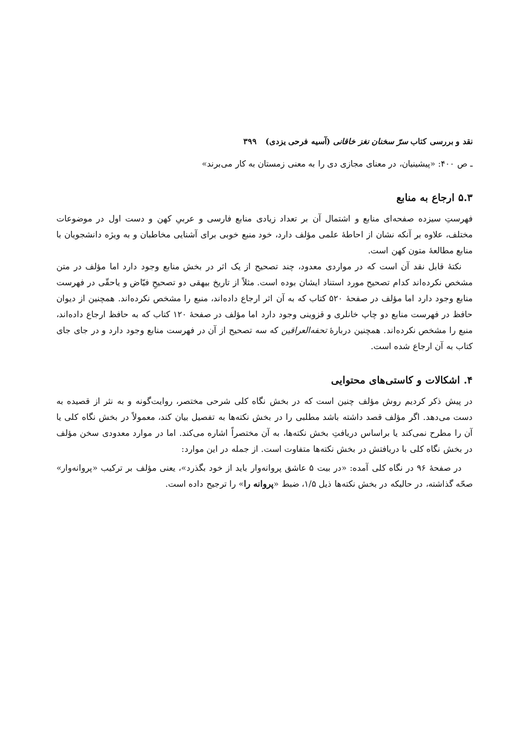نقد و بررسی کتاب سرّ سخنان نغز خاقانی (آسیه فرحی یزدی) ۳۹۹
ـ ص ۴۰۰: «پیشینیان، در معنای مجازی دی را به معنی زمستان به کار می‌برند»
۵.۳ ارجاع به منابع
فهرستِ سیزده صفحه‌ای منابع و اشتمال آن بر تعداد زیادی منابع فارسی و عربیِ کهن و دست اول در موضوعات مختلف، علاوه بر آنکه نشان از احاطهٔ علمی مؤلف دارد، خود منبع خوبی برای آشنایی مخاطبان و به ویژه دانشجویان با منابع مطالعهٔ متون کهن است.
نکتهٔ قابل نقد آن است که در مواردی معدود، چند تصحیح از یک اثر در بخش منابع وجود دارد اما مؤلف در متن مشخص نکرده‌اند کدام تصحیح مورد استناد ایشان بوده است. مثلاً از تاریخ بیهقی دو تصحیحِ فیّاض و یاحقّی در فهرست منابع وجود دارد اما مؤلف در صفحهٔ ۵۲۰ کتاب که به آن اثر ارجاع داده‌اند، منبع را مشخص نکرده‌اند. همچنین از دیوان حافظ در فهرست منابع دو چاپ خانلری و قزوینی وجود دارد اما مؤلف در صفحهٔ ۱۲۰ کتاب که به حافظ ارجاع داده‌اند، منبع را مشخص نکرده‌اند. همچنین دربارهٔ تحفه‌العراقین که سه تصحیح از آن در فهرست منابع وجود دارد و در جای جای کتاب به آن ارجاع شده است.
۴. اشکالات و کاستی‌های محتوایی
در پیش ذکر کردیم روش مؤلف چنین است که در بخش نگاه کلی شرحی مختصر، روایت‌گونه و به نثر از قصیده به دست می‌دهد. اگر مؤلف قصد داشته باشد مطلبی را در بخش نکته‌ها به تفصیل بیان کند، معمولاً در بخش نگاه کلی یا آن را مطرح نمی‌کند یا براساس دریافتِ بخش نکته‌ها، به آن مختصراً اشاره می‌کند. اما در موارد معدودی سخن مؤلف در بخش نگاه کلی با دریافتش در بخش نکته‌ها متفاوت است. از جمله در این موارد:
در صفحهٔ ۹۶ در نگاه کلی آمده: «در بیت ۵ عاشق پروانه‌وار باید از خود بگذرد»، یعنی مؤلف بر ترکیب «پروانه‌وار» صحّه گذاشته، در حالیکه در بخش نکته‌ها ذیل ۱/۵، ضبط «پروانه را» را ترجیح داده است.